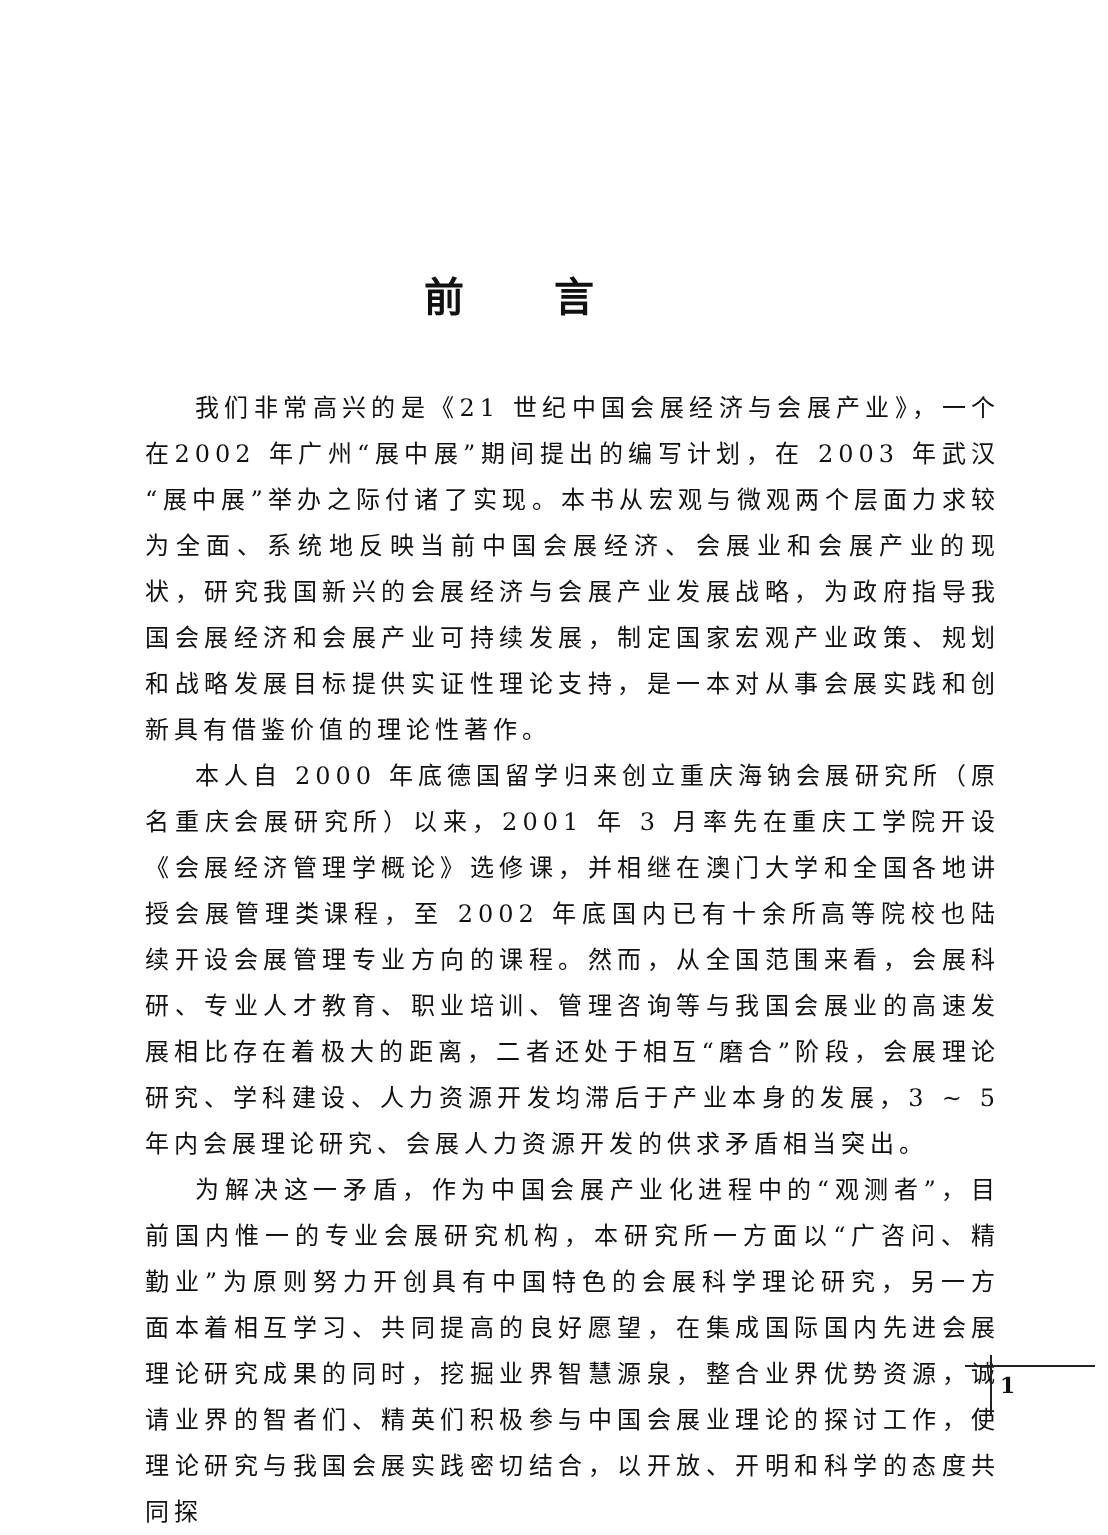前言
我们非常高兴的是《21 世纪中国会展经济与会展产业》，一个在2002 年广州“展中展”期间提出的编写计划，在 2003 年武汉“展中展”举办之际付诸了实现。本书从宏观与微观两个层面力求较为全面、系统地反映当前中国会展经济、会展业和会展产业的现状，研究我国新兴的会展经济与会展产业发展战略，为政府指导我国会展经济和会展产业可持续发展，制定国家宏观产业政策、规划和战略发展目标提供实证性理论支持，是一本对从事会展实践和创新具有借鉴价值的理论性著作。
本人自 2000 年底德国留学归来创立重庆海钠会展研究所（原名重庆会展研究所）以来，2001 年 3 月率先在重庆工学院开设《会展经济管理学概论》选修课，并相继在澳门大学和全国各地讲授会展管理类课程，至 2002 年底国内已有十余所高等院校也陆续开设会展管理专业方向的课程。然而，从全国范围来看，会展科研、专业人才教育、职业培训、管理咨询等与我国会展业的高速发展相比存在着极大的距离，二者还处于相互“磨合”阶段，会展理论研究、学科建设、人力资源开发均滞后于产业本身的发展，3 ~ 5 年内会展理论研究、会展人力资源开发的供求矛盾相当突出。
为解决这一矛盾，作为中国会展产业化进程中的“观测者”，目前国内惟一的专业会展研究机构，本研究所一方面以“广咨问、精勤业”为原则努力开创具有中国特色的会展科学理论研究，另一方面本着相互学习、共同提高的良好愿望，在集成国际国内先进会展理论研究成果的同时，挖掘业界智慧源泉，整合业界优势资源，诚请业界的智者们、精英们积极参与中国会展业理论的探讨工作，使理论研究与我国会展实践密切结合，以开放、开明和科学的态度共同探
1